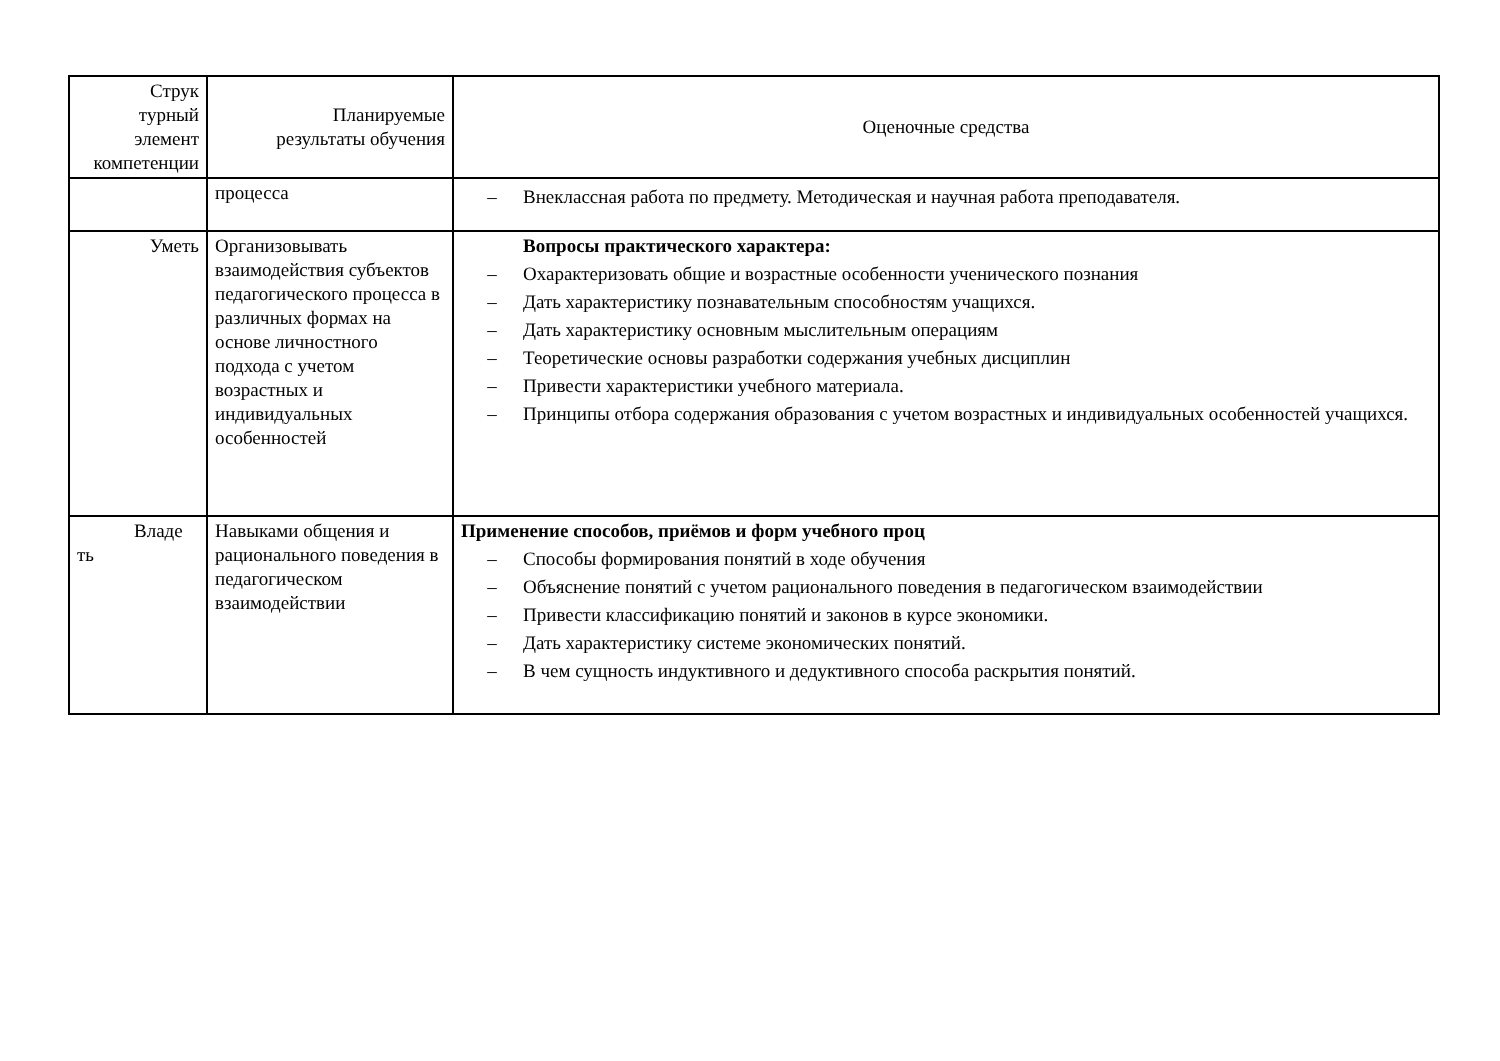| Струк турный элемент компетенции | Планируемые результаты обучения | Оценочные средства |
| --- | --- | --- |
| | процесса | – Внеклассная работа по предмету. Методическая и научная работа преподавателя. |
| Уметь | Организовывать взаимодействия субъектов педагогического процесса в различных формах на основе личностного подхода с учетом возрастных и индивидуальных особенностей | Вопросы практического характера: – Охарактеризовать общие и возрастные особенности ученического познания – Дать характеристику познавательным способностям учащихся. – Дать характеристику основным мыслительным операциям – Теоретические основы разработки содержания учебных дисциплин – Привести характеристики учебного материала. – Принципы отбора содержания образования с учетом возрастных и индивидуальных особенностей учащихся. |
| Владе ть | Навыками общения и рационального поведения в педагогическом взаимодействии | Применение способов, приёмов и форм учебного проц – Способы формирования понятий в ходе обучения – Объяснение понятий с учетом рационального поведения в педагогическом взаимодействии – Привести классификацию понятий и законов в курсе экономики. – Дать характеристику системе экономических понятий. – В чем сущность индуктивного и дедуктивного способа раскрытия понятий. |